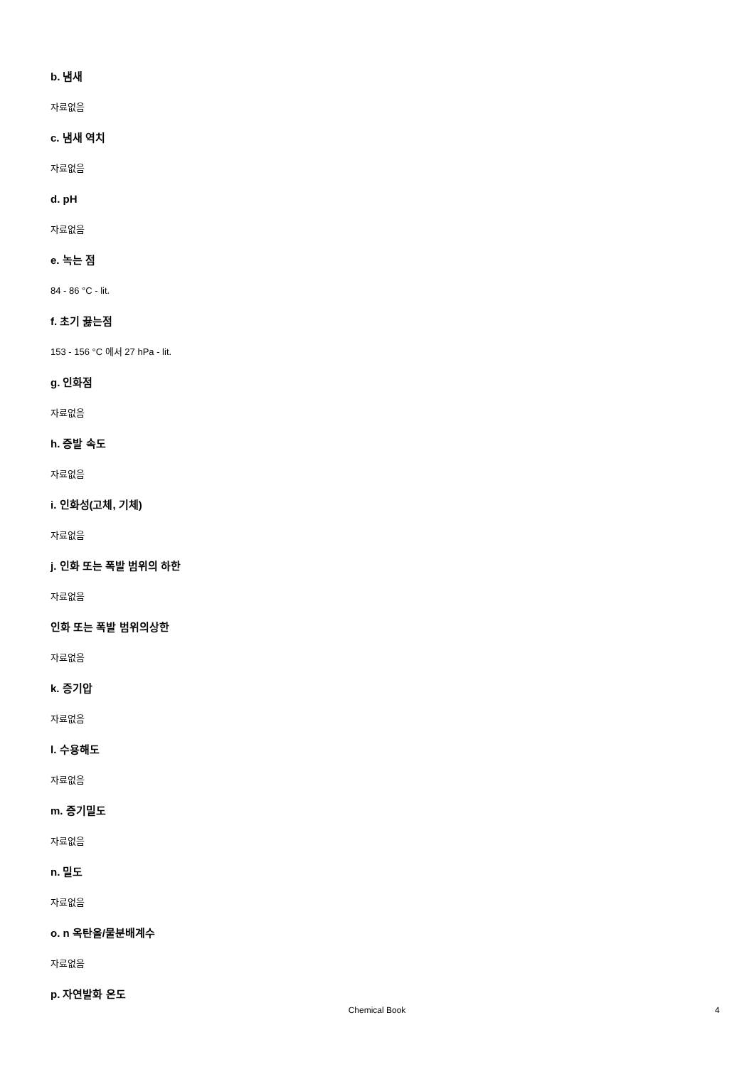b. 냄새
자료없음
c. 냄새 역치
자료없음
d. pH
자료없음
e. 녹는 점
84 - 86 °C - lit.
f. 초기 끓는점
153 - 156 °C 에서 27 hPa - lit.
g. 인화점
자료없음
h. 증발 속도
자료없음
i. 인화성(고체, 기체)
자료없음
j. 인화 또는 폭발 범위의 하한
자료없음
인화 또는 폭발 범위의상한
자료없음
k. 증기압
자료없음
l. 수용해도
자료없음
m. 증기밀도
자료없음
n. 밀도
자료없음
o. n 옥탄올/물분배계수
자료없음
p. 자연발화 온도
Chemical Book 4